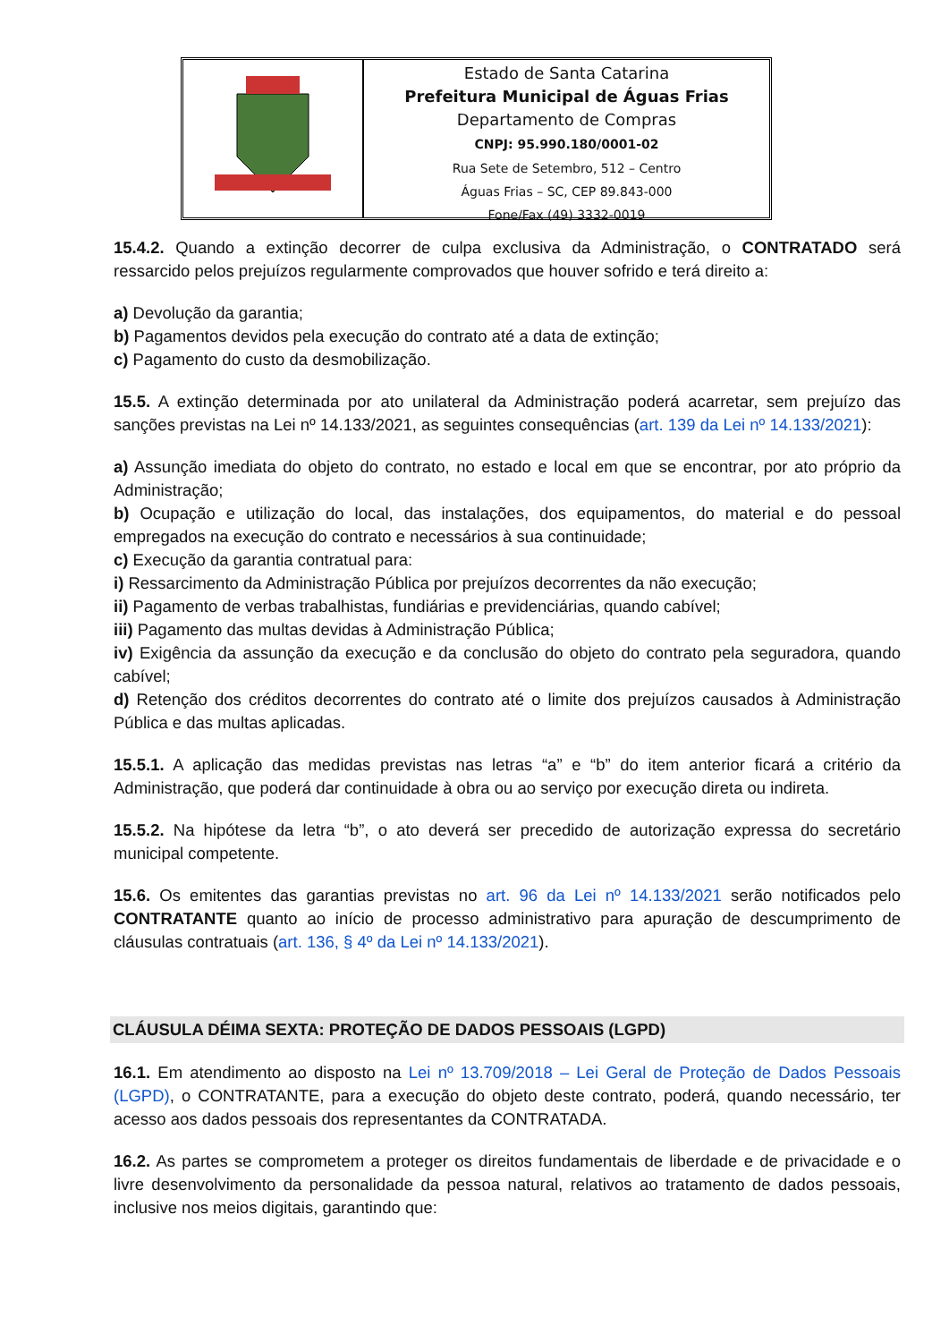Estado de Santa Catarina
Prefeitura Municipal de Águas Frias
Departamento de Compras
CNPJ: 95.990.180/0001-02
Rua Sete de Setembro, 512 – Centro
Águas Frias – SC, CEP 89.843-000
Fone/Fax (49) 3332-0019
15.4.2. Quando a extinção decorrer de culpa exclusiva da Administração, o CONTRATADO será ressarcido pelos prejuízos regularmente comprovados que houver sofrido e terá direito a:
a) Devolução da garantia;
b) Pagamentos devidos pela execução do contrato até a data de extinção;
c) Pagamento do custo da desmobilização.
15.5. A extinção determinada por ato unilateral da Administração poderá acarretar, sem prejuízo das sanções previstas na Lei nº 14.133/2021, as seguintes consequências (art. 139 da Lei nº 14.133/2021):
a) Assunção imediata do objeto do contrato, no estado e local em que se encontrar, por ato próprio da Administração;
b) Ocupação e utilização do local, das instalações, dos equipamentos, do material e do pessoal empregados na execução do contrato e necessários à sua continuidade;
c) Execução da garantia contratual para:
i) Ressarcimento da Administração Pública por prejuízos decorrentes da não execução;
ii) Pagamento de verbas trabalhistas, fundiárias e previdenciárias, quando cabível;
iii) Pagamento das multas devidas à Administração Pública;
iv) Exigência da assunção da execução e da conclusão do objeto do contrato pela seguradora, quando cabível;
d) Retenção dos créditos decorrentes do contrato até o limite dos prejuízos causados à Administração Pública e das multas aplicadas.
15.5.1. A aplicação das medidas previstas nas letras “a” e “b” do item anterior ficará a critério da Administração, que poderá dar continuidade à obra ou ao serviço por execução direta ou indireta.
15.5.2. Na hipótese da letra “b”, o ato deverá ser precedido de autorização expressa do secretário municipal competente.
15.6. Os emitentes das garantias previstas no art. 96 da Lei nº 14.133/2021 serão notificados pelo CONTRATANTE quanto ao início de processo administrativo para apuração de descumprimento de cláusulas contratuais (art. 136, § 4º da Lei nº 14.133/2021).
CLÁUSULA DÉIMA SEXTA: PROTEÇÃO DE DADOS PESSOAIS (LGPD)
16.1. Em atendimento ao disposto na Lei nº 13.709/2018 – Lei Geral de Proteção de Dados Pessoais (LGPD), o CONTRATANTE, para a execução do objeto deste contrato, poderá, quando necessário, ter acesso aos dados pessoais dos representantes da CONTRATADA.
16.2. As partes se comprometem a proteger os direitos fundamentais de liberdade e de privacidade e o livre desenvolvimento da personalidade da pessoa natural, relativos ao tratamento de dados pessoais, inclusive nos meios digitais, garantindo que: